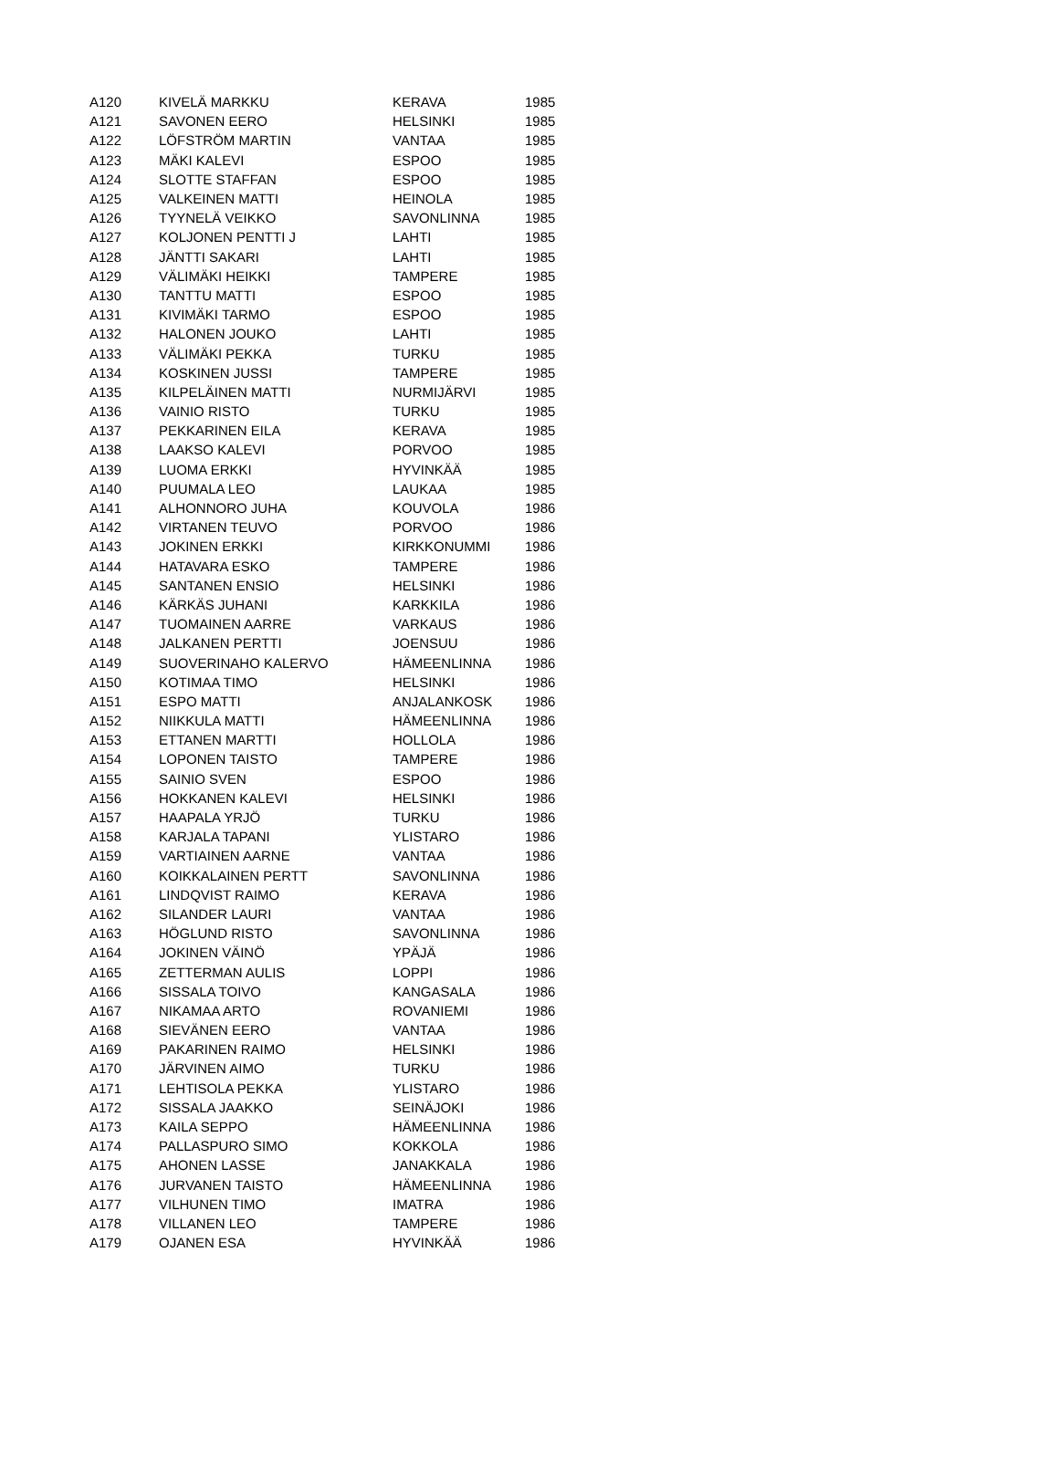| A120 | KIVELÄ MARKKU | KERAVA | 1985 |
| A121 | SAVONEN EERO | HELSINKI | 1985 |
| A122 | LÖFSTRÖM MARTIN | VANTAA | 1985 |
| A123 | MÄKI KALEVI | ESPOO | 1985 |
| A124 | SLOTTE STAFFAN | ESPOO | 1985 |
| A125 | VALKEINEN MATTI | HEINOLA | 1985 |
| A126 | TYYNELÄ VEIKKO | SAVONLINNA | 1985 |
| A127 | KOLJONEN PENTTI J | LAHTI | 1985 |
| A128 | JÄNTTI SAKARI | LAHTI | 1985 |
| A129 | VÄLIMÄKI HEIKKI | TAMPERE | 1985 |
| A130 | TANTTU MATTI | ESPOO | 1985 |
| A131 | KIVIMÄKI TARMO | ESPOO | 1985 |
| A132 | HALONEN JOUKO | LAHTI | 1985 |
| A133 | VÄLIMÄKI PEKKA | TURKU | 1985 |
| A134 | KOSKINEN JUSSI | TAMPERE | 1985 |
| A135 | KILPELÄINEN MATTI | NURMIJÄRVI | 1985 |
| A136 | VAINIO RISTO | TURKU | 1985 |
| A137 | PEKKARINEN EILA | KERAVA | 1985 |
| A138 | LAAKSO KALEVI | PORVOO | 1985 |
| A139 | LUOMA ERKKI | HYVINKÄÄ | 1985 |
| A140 | PUUMALA LEO | LAUKAA | 1985 |
| A141 | ALHONNORO JUHA | KOUVOLA | 1986 |
| A142 | VIRTANEN TEUVO | PORVOO | 1986 |
| A143 | JOKINEN ERKKI | KIRKKONUMMI | 1986 |
| A144 | HATAVARA ESKO | TAMPERE | 1986 |
| A145 | SANTANEN ENSIO | HELSINKI | 1986 |
| A146 | KÄRKÄS JUHANI | KARKKILA | 1986 |
| A147 | TUOMAINEN AARRE | VARKAUS | 1986 |
| A148 | JALKANEN PERTTI | JOENSUU | 1986 |
| A149 | SUOVERINAHO KALERVO | HÄMEENLINNA | 1986 |
| A150 | KOTIMAA TIMO | HELSINKI | 1986 |
| A151 | ESPO MATTI | ANJALANKOSK | 1986 |
| A152 | NIIKKULA MATTI | HÄMEENLINNA | 1986 |
| A153 | ETTANEN MARTTI | HOLLOLA | 1986 |
| A154 | LOPONEN TAISTO | TAMPERE | 1986 |
| A155 | SAINIO SVEN | ESPOO | 1986 |
| A156 | HOKKANEN KALEVI | HELSINKI | 1986 |
| A157 | HAAPALA YRJÖ | TURKU | 1986 |
| A158 | KARJALA TAPANI | YLISTARO | 1986 |
| A159 | VARTIAINEN AARNE | VANTAA | 1986 |
| A160 | KOIKKALAINEN PERTT | SAVONLINNA | 1986 |
| A161 | LINDQVIST RAIMO | KERAVA | 1986 |
| A162 | SILANDER LAURI | VANTAA | 1986 |
| A163 | HÖGLUND RISTO | SAVONLINNA | 1986 |
| A164 | JOKINEN VÄINÖ | YPÄJÄ | 1986 |
| A165 | ZETTERMAN AULIS | LOPPI | 1986 |
| A166 | SISSALA TOIVO | KANGASALA | 1986 |
| A167 | NIKAMAA ARTO | ROVANIEMI | 1986 |
| A168 | SIEVÄNEN EERO | VANTAA | 1986 |
| A169 | PAKARINEN RAIMO | HELSINKI | 1986 |
| A170 | JÄRVINEN AIMO | TURKU | 1986 |
| A171 | LEHTISOLA PEKKA | YLISTARO | 1986 |
| A172 | SISSALA JAAKKO | SEINÄJOKI | 1986 |
| A173 | KAILA SEPPO | HÄMEENLINNA | 1986 |
| A174 | PALLASPURO SIMO | KOKKOLA | 1986 |
| A175 | AHONEN LASSE | JANAKKALA | 1986 |
| A176 | JURVANEN TAISTO | HÄMEENLINNA | 1986 |
| A177 | VILHUNEN TIMO | IMATRA | 1986 |
| A178 | VILLANEN LEO | TAMPERE | 1986 |
| A179 | OJANEN ESA | HYVINKÄÄ | 1986 |